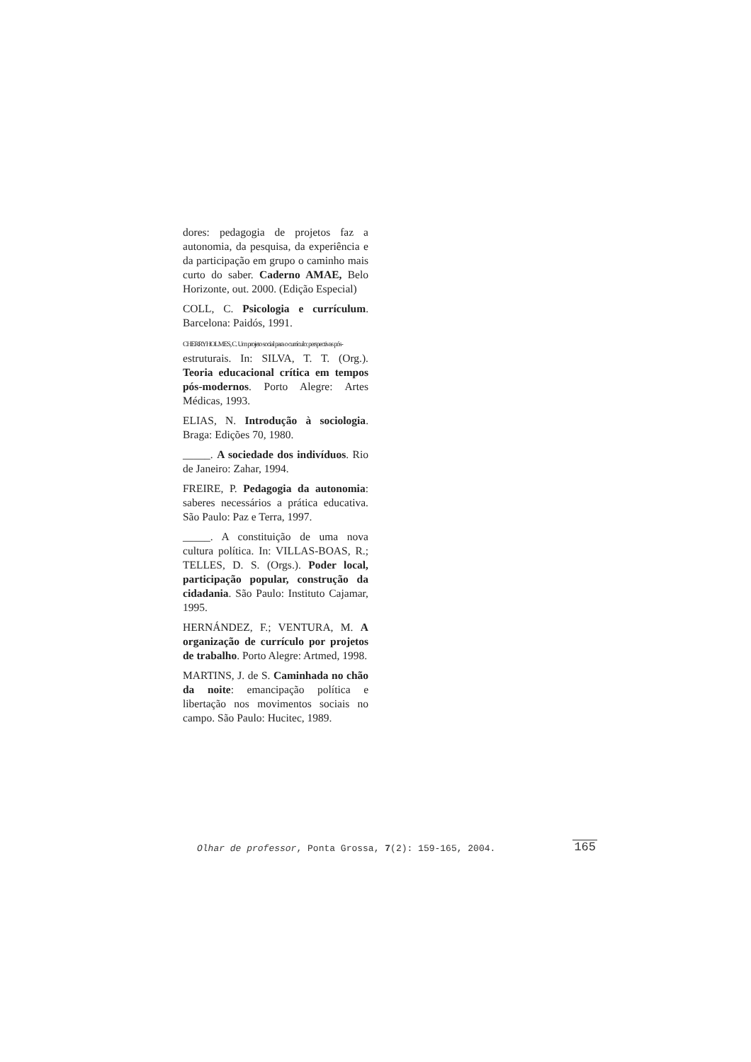dores: pedagogia de projetos faz a autonomia, da pesquisa, da experiência e da participação em grupo o caminho mais curto do saber. Caderno AMAE, Belo Horizonte, out. 2000. (Edição Especial)
COLL, C. Psicologia e currículum. Barcelona: Paidós, 1991.
CHERRYHOLMES, C. Um projeto social para o currículo: perspectivas pós-
estruturais. In: SILVA, T. T. (Org.). Teoria educacional crítica em tempos pós-modernos. Porto Alegre: Artes Médicas, 1993.
ELIAS, N. Introdução à sociologia. Braga: Edições 70, 1980.
_____. A sociedade dos indivíduos. Rio de Janeiro: Zahar, 1994.
FREIRE, P. Pedagogia da autonomia: saberes necessários a prática educativa. São Paulo: Paz e Terra, 1997.
_____. A constituição de uma nova cultura política. In: VILLAS-BOAS, R.; TELLES, D. S. (Orgs.). Poder local, participação popular, construção da cidadania. São Paulo: Instituto Cajamar, 1995.
HERNÁNDEZ, F.; VENTURA, M. A organização de currículo por projetos de trabalho. Porto Alegre: Artmed, 1998.
MARTINS, J. de S. Caminhada no chão da noite: emancipação política e libertação nos movimentos sociais no campo. São Paulo: Hucitec, 1989.
Olhar de professor, Ponta Grossa, 7(2): 159-165, 2004. 165